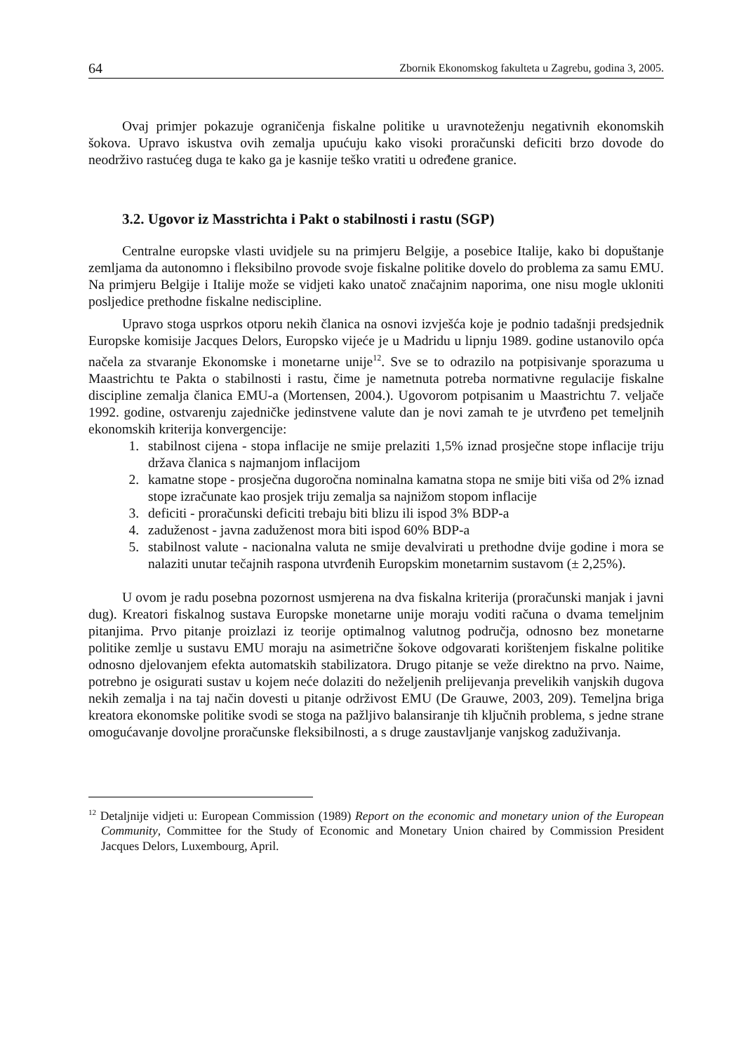64 Zbornik Ekonomskog fakulteta u Zagrebu, godina 3, 2005.
Ovaj primjer pokazuje ograničenja fiskalne politike u uravnoteženju negativnih ekonomskih šokova. Upravo iskustva ovih zemalja upućuju kako visoki proračunski deficiti brzo dovode do neodrživo rastućeg duga te kako ga je kasnije teško vratiti u određene granice.
3.2. Ugovor iz Masstrichta i Pakt o stabilnosti i rastu (SGP)
Centralne europske vlasti uvidjele su na primjeru Belgije, a posebice Italije, kako bi dopuštanje zemljama da autonomno i fleksibilno provode svoje fiskalne politike dovelo do problema za samu EMU. Na primjeru Belgije i Italije može se vidjeti kako unatoč značajnim naporima, one nisu mogle ukloniti posljedice prethodne fiskalne nediscipline.
Upravo stoga usprkos otporu nekih članica na osnovi izvješća koje je podnio tadašnji predsjednik Europske komisije Jacques Delors, Europsko vijeće je u Madridu u lipnju 1989. godine ustanovilo opća načela za stvaranje Ekonomske i monetarne unije<sup>12</sup>. Sve se to odrazilo na potpisivanje sporazuma u Maastrichtu te Pakta o stabilnosti i rastu, čime je nametnuta potreba normativne regulacije fiskalne discipline zemalja članica EMU-a (Mortensen, 2004.). Ugovorom potpisanim u Maastrichtu 7. veljače 1992. godine, ostvarenju zajedničke jedinstvene valute dan je novi zamah te je utvrđeno pet temeljnih ekonomskih kriterija konvergencije:
1. stabilnost cijena - stopa inflacije ne smije prelaziti 1,5% iznad prosječne stope inflacije triju država članica s najmanjom inflacijom
2. kamatne stope - prosječna dugoročna nominalna kamatna stopa ne smije biti viša od 2% iznad stope izračunate kao prosjek triju zemalja sa najnižom stopom inflacije
3. deficiti - proračunski deficiti trebaju biti blizu ili ispod 3% BDP-a
4. zaduženost - javna zaduženost mora biti ispod 60% BDP-a
5. stabilnost valute - nacionalna valuta ne smije devalvirati u prethodne dvije godine i mora se nalaziti unutar tečajnih raspona utvrđenih Europskim monetarnim sustavom (± 2,25%).
U ovom je radu posebna pozornost usmjerena na dva fiskalna kriterija (proračunski manjak i javni dug). Kreatori fiskalnog sustava Europske monetarne unije moraju voditi računa o dvama temeljnim pitanjima. Prvo pitanje proizlazi iz teorije optimalnog valutnog područja, odnosno bez monetarne politike zemlje u sustavu EMU moraju na asimetrične šokove odgovarati korištenjem fiskalne politike odnosno djelovanjem efekta automatskih stabilizatora. Drugo pitanje se veže direktno na prvo. Naime, potrebno je osigurati sustav u kojem neće dolaziti do neželjenih prelijevanja prevelikih vanjskih dugova nekih zemalja i na taj način dovesti u pitanje održivost EMU (De Grauwe, 2003, 209). Temeljna briga kreatora ekonomske politike svodi se stoga na pažljivo balansiranje tih ključnih problema, s jedne strane omogućavanje dovoljne proračunske fleksibilnosti, a s druge zaustavljanje vanjskog zaduživanja.
<sup>12</sup> Detaljnije vidjeti u: European Commission (1989) Report on the economic and monetary union of the European Community, Committee for the Study of Economic and Monetary Union chaired by Commission President Jacques Delors, Luxembourg, April.